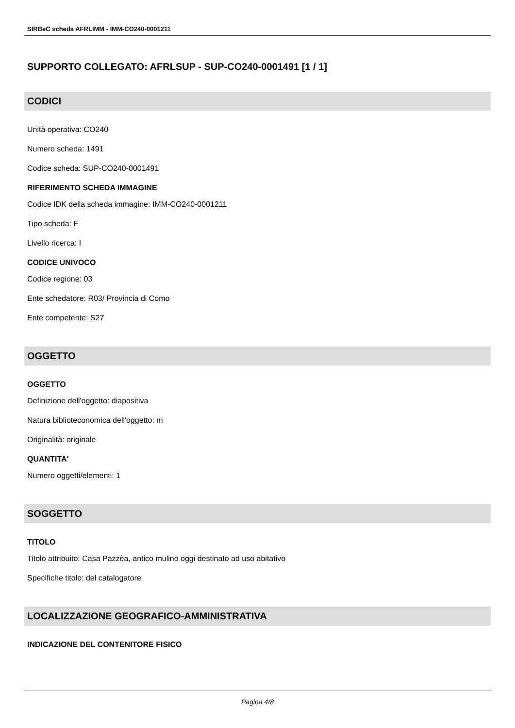SIRBeC scheda AFRLIMM - IMM-CO240-0001211
SUPPORTO COLLEGATO: AFRLSUP - SUP-CO240-0001491 [1 / 1]
CODICI
Unità operativa: CO240
Numero scheda: 1491
Codice scheda: SUP-CO240-0001491
RIFERIMENTO SCHEDA IMMAGINE
Codice IDK della scheda immagine: IMM-CO240-0001211
Tipo scheda: F
Livello ricerca: I
CODICE UNIVOCO
Codice regione: 03
Ente schedatore: R03/ Provincia di Como
Ente competente: S27
OGGETTO
OGGETTO
Definizione dell'oggetto: diapositiva
Natura biblioteconomica dell'oggetto: m
Originalità: originale
QUANTITA'
Numero oggetti/elementi: 1
SOGGETTO
TITOLO
Titolo attribuito: Casa Pazzèa, antico mulino oggi destinato ad uso abitativo
Specifiche titolo: del catalogatore
LOCALIZZAZIONE GEOGRAFICO-AMMINISTRATIVA
INDICAZIONE DEL CONTENITORE FISICO
Pagina 4/8